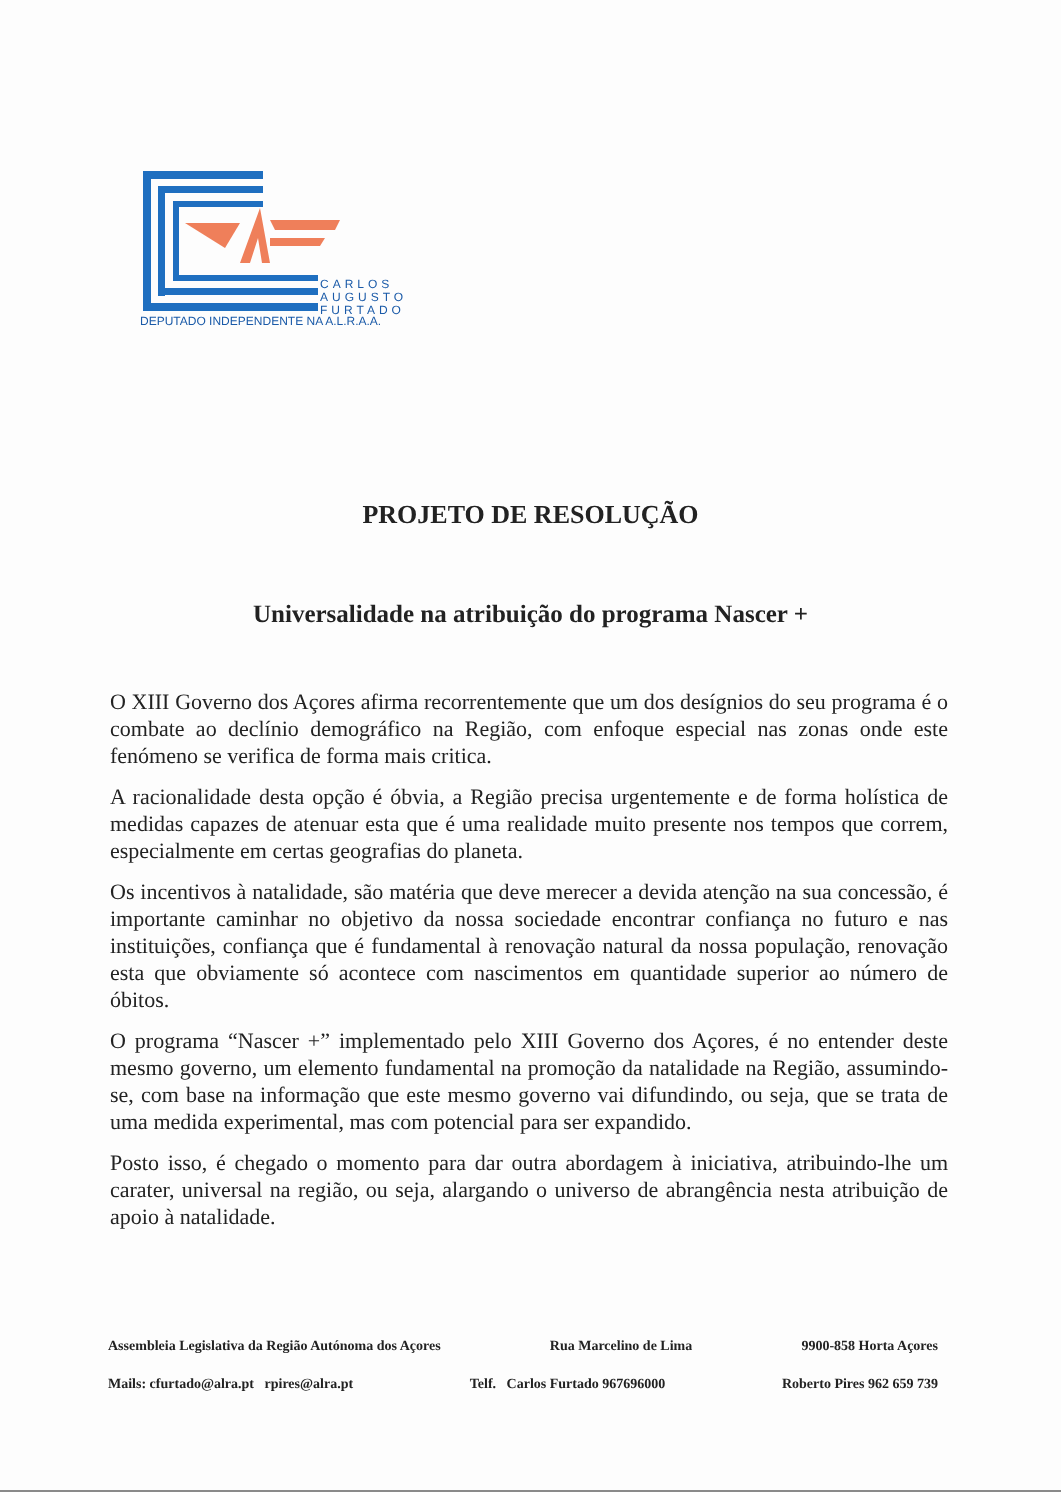CARLOS
AUGUSTO
FURTADO
DEPUTADO INDEPENDENTE NA A.L.R.A.A.
PROJETO DE RESOLUÇÃO
Universalidade na atribuição do programa Nascer +
O XIII Governo dos Açores afirma recorrentemente que um dos desígnios do seu programa é o combate ao declínio demográfico na Região, com enfoque especial nas zonas onde este fenómeno se verifica de forma mais critica.
A racionalidade desta opção é óbvia, a Região precisa urgentemente e de forma holística de medidas capazes de atenuar esta que é uma realidade muito presente nos tempos que correm, especialmente em certas geografias do planeta.
Os incentivos à natalidade, são matéria que deve merecer a devida atenção na sua concessão, é importante caminhar no objetivo da nossa sociedade encontrar confiança no futuro e nas instituições, confiança que é fundamental à renovação natural da nossa população, renovação esta que obviamente só acontece com nascimentos em quantidade superior ao número de óbitos.
O programa “Nascer +” implementado pelo XIII Governo dos Açores, é no entender deste mesmo governo, um elemento fundamental na promoção da natalidade na Região, assumindo-se, com base na informação que este mesmo governo vai difundindo, ou seja, que se trata de uma medida experimental, mas com potencial para ser expandido.
Posto isso, é chegado o momento para dar outra abordagem à iniciativa, atribuindo-lhe um carater, universal na região, ou seja, alargando o universo de abrangência nesta atribuição de apoio à natalidade.
Assembleia Legislativa da Região Autónoma dos Açores Rua Marcelino de Lima 9900-858 Horta Açores
Mails: cfurtado@alra.pt rpires@alra.pt Telf. Carlos Furtado 967696000 Roberto Pires 962 659 739